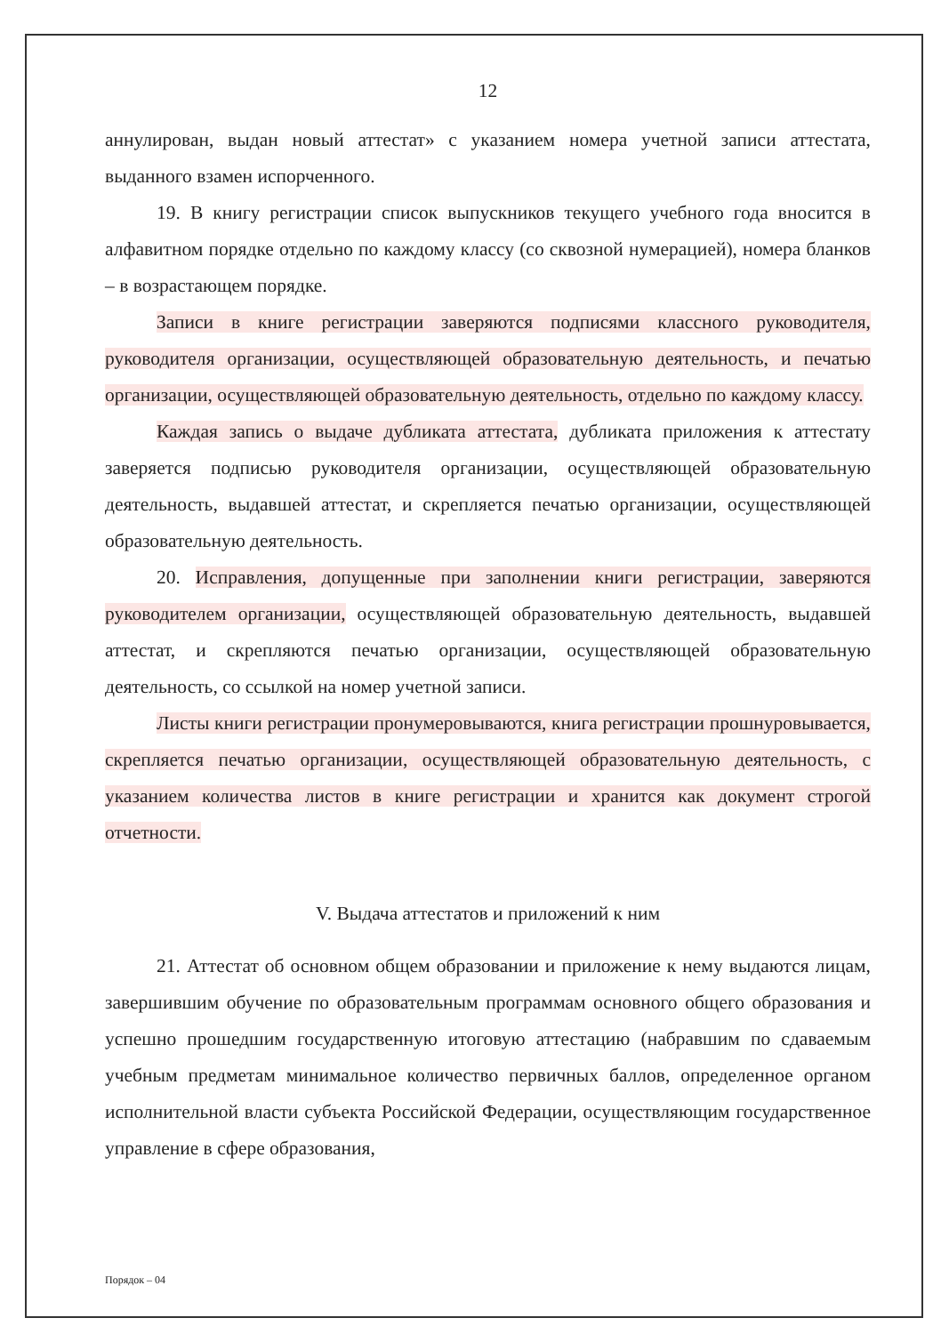12
аннулирован, выдан новый аттестат» с указанием номера учетной записи аттестата, выданного взамен испорченного.
19. В книгу регистрации список выпускников текущего учебного года вносится в алфавитном порядке отдельно по каждому классу (со сквозной нумерацией), номера бланков – в возрастающем порядке.
Записи в книге регистрации заверяются подписями классного руководителя, руководителя организации, осуществляющей образовательную деятельность, и печатью организации, осуществляющей образовательную деятельность, отдельно по каждому классу.
Каждая запись о выдаче дубликата аттестата, дубликата приложения к аттестату заверяется подписью руководителя организации, осуществляющей образовательную деятельность, выдавшей аттестат, и скрепляется печатью организации, осуществляющей образовательную деятельность.
20. Исправления, допущенные при заполнении книги регистрации, заверяются руководителем организации, осуществляющей образовательную деятельность, выдавшей аттестат, и скрепляются печатью организации, осуществляющей образовательную деятельность, со ссылкой на номер учетной записи.
Листы книги регистрации пронумеровываются, книга регистрации прошнуровывается, скрепляется печатью организации, осуществляющей образовательную деятельность, с указанием количества листов в книге регистрации и хранится как документ строгой отчетности.
V. Выдача аттестатов и приложений к ним
21. Аттестат об основном общем образовании и приложение к нему выдаются лицам, завершившим обучение по образовательным программам основного общего образования и успешно прошедшим государственную итоговую аттестацию (набравшим по сдаваемым учебным предметам минимальное количество первичных баллов, определенное органом исполнительной власти субъекта Российской Федерации, осуществляющим государственное управление в сфере образования,
Порядок – 04